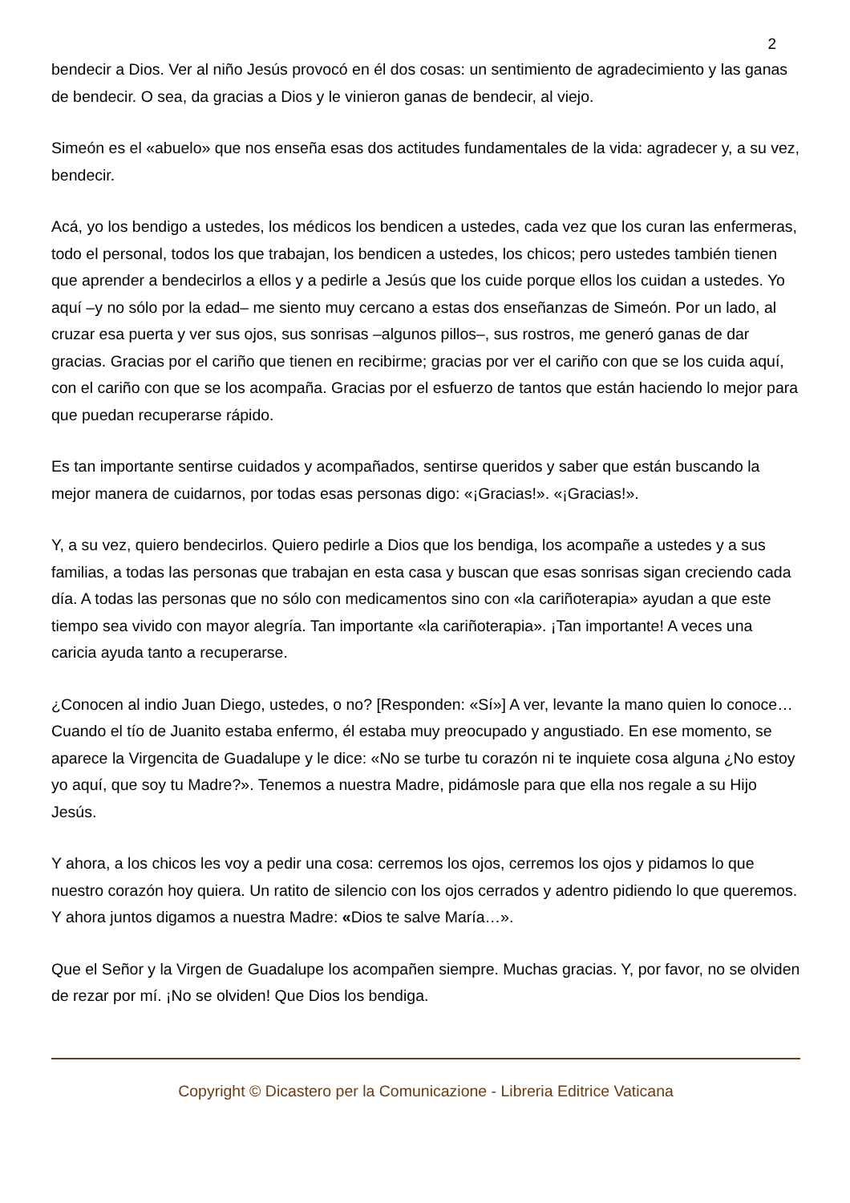2
bendecir a Dios. Ver al niño Jesús provocó en él dos cosas: un sentimiento de agradecimiento y las ganas de bendecir. O sea, da gracias a Dios y le vinieron ganas de bendecir, al viejo.
Simeón es el «abuelo» que nos enseña esas dos actitudes fundamentales de la vida: agradecer y, a su vez, bendecir.
Acá, yo los bendigo a ustedes, los médicos los bendicen a ustedes, cada vez que los curan las enfermeras, todo el personal, todos los que trabajan, los bendicen a ustedes, los chicos; pero ustedes también tienen que aprender a bendecirlos a ellos y a pedirle a Jesús que los cuide porque ellos los cuidan a ustedes. Yo aquí –y no sólo por la edad– me siento muy cercano a estas dos enseñanzas de Simeón. Por un lado, al cruzar esa puerta y ver sus ojos, sus sonrisas –algunos pillos–, sus rostros, me generó ganas de dar gracias. Gracias por el cariño que tienen en recibirme; gracias por ver el cariño con que se los cuida aquí, con el cariño con que se los acompaña. Gracias por el esfuerzo de tantos que están haciendo lo mejor para que puedan recuperarse rápido.
Es tan importante sentirse cuidados y acompañados, sentirse queridos y saber que están buscando la mejor manera de cuidarnos, por todas esas personas digo: «¡Gracias!». «¡Gracias!».
Y, a su vez, quiero bendecirlos. Quiero pedirle a Dios que los bendiga, los acompañe a ustedes y a sus familias, a todas las personas que trabajan en esta casa y buscan que esas sonrisas sigan creciendo cada día. A todas las personas que no sólo con medicamentos sino con «la cariñoterapia» ayudan a que este tiempo sea vivido con mayor alegría. Tan importante «la cariñoterapia». ¡Tan importante! A veces una caricia ayuda tanto a recuperarse.
¿Conocen al indio Juan Diego, ustedes, o no? [Responden: «Sí»] A ver, levante la mano quien lo conoce… Cuando el tío de Juanito estaba enfermo, él estaba muy preocupado y angustiado. En ese momento, se aparece la Virgencita de Guadalupe y le dice: «No se turbe tu corazón ni te inquiete cosa alguna ¿No estoy yo aquí, que soy tu Madre?». Tenemos a nuestra Madre, pidámosle para que ella nos regale a su Hijo Jesús.
Y ahora, a los chicos les voy a pedir una cosa: cerremos los ojos, cerremos los ojos y pidamos lo que nuestro corazón hoy quiera. Un ratito de silencio con los ojos cerrados y adentro pidiendo lo que queremos. Y ahora juntos digamos a nuestra Madre: «Dios te salve María…».
Que el Señor y la Virgen de Guadalupe los acompañen siempre. Muchas gracias. Y, por favor, no se olviden de rezar por mí. ¡No se olviden! Que Dios los bendiga.
Copyright © Dicastero per la Comunicazione - Libreria Editrice Vaticana